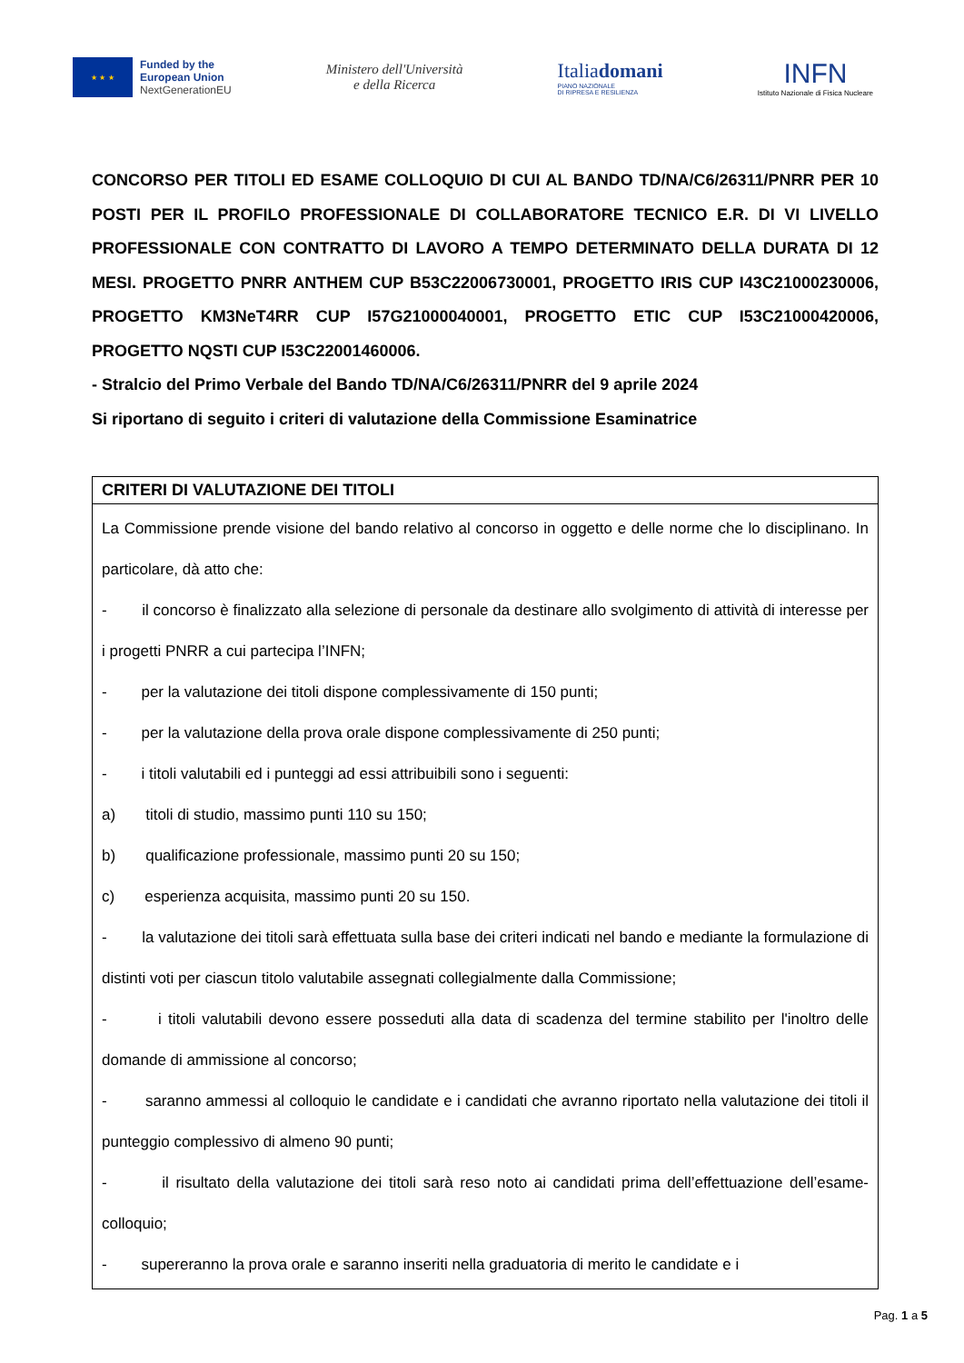★ ★ ★
Funded by the
European Union
NextGenerationEU
Ministero dell'Università
e della Ricerca
Italiadomani
PIANO NAZIONALE
DI RIPRESA E RESILIENZA
INFN
Istituto Nazionale di Fisica Nucleare
CONCORSO PER TITOLI ED ESAME COLLOQUIO DI CUI AL BANDO TD/NA/C6/26311/PNRR PER 10 POSTI PER IL PROFILO PROFESSIONALE DI COLLABORATORE TECNICO E.R. DI VI LIVELLO PROFESSIONALE CON CONTRATTO DI LAVORO A TEMPO DETERMINATO DELLA DURATA DI 12 MESI. PROGETTO PNRR ANTHEM CUP B53C22006730001, PROGETTO IRIS CUP I43C21000230006, PROGETTO KM3NeT4RR CUP I57G21000040001, PROGETTO ETIC CUP I53C21000420006, PROGETTO NQSTI CUP I53C22001460006.
- Stralcio del Primo Verbale del Bando TD/NA/C6/26311/PNRR del 9 aprile 2024
Si riportano di seguito i criteri di valutazione della Commissione Esaminatrice
| CRITERI DI VALUTAZIONE DEI TITOLI |
| --- |
| La Commissione prende visione del bando relativo al concorso in oggetto e delle norme che lo disciplinano. In particolare, dà atto che: - il concorso è finalizzato alla selezione di personale da destinare allo svolgimento di attività di interesse per i progetti PNRR a cui partecipa l’INFN; - per la valutazione dei titoli dispone complessivamente di 150 punti; - per la valutazione della prova orale dispone complessivamente di 250 punti; - i titoli valutabili ed i punteggi ad essi attribuibili sono i seguenti: a) titoli di studio, massimo punti 110 su 150; b) qualificazione professionale, massimo punti 20 su 150; c) esperienza acquisita, massimo punti 20 su 150. - la valutazione dei titoli sarà effettuata sulla base dei criteri indicati nel bando e mediante la formulazione di distinti voti per ciascun titolo valutabile assegnati collegialmente dalla Commissione; - i titoli valutabili devono essere posseduti alla data di scadenza del termine stabilito per l'inoltro delle domande di ammissione al concorso; - saranno ammessi al colloquio le candidate e i candidati che avranno riportato nella valutazione dei titoli il punteggio complessivo di almeno 90 punti; - il risultato della valutazione dei titoli sarà reso noto ai candidati prima dell’effettuazione dell’esame-colloquio; - supereranno la prova orale e saranno inseriti nella graduatoria di merito le candidate e i |
Pag. 1 a 5